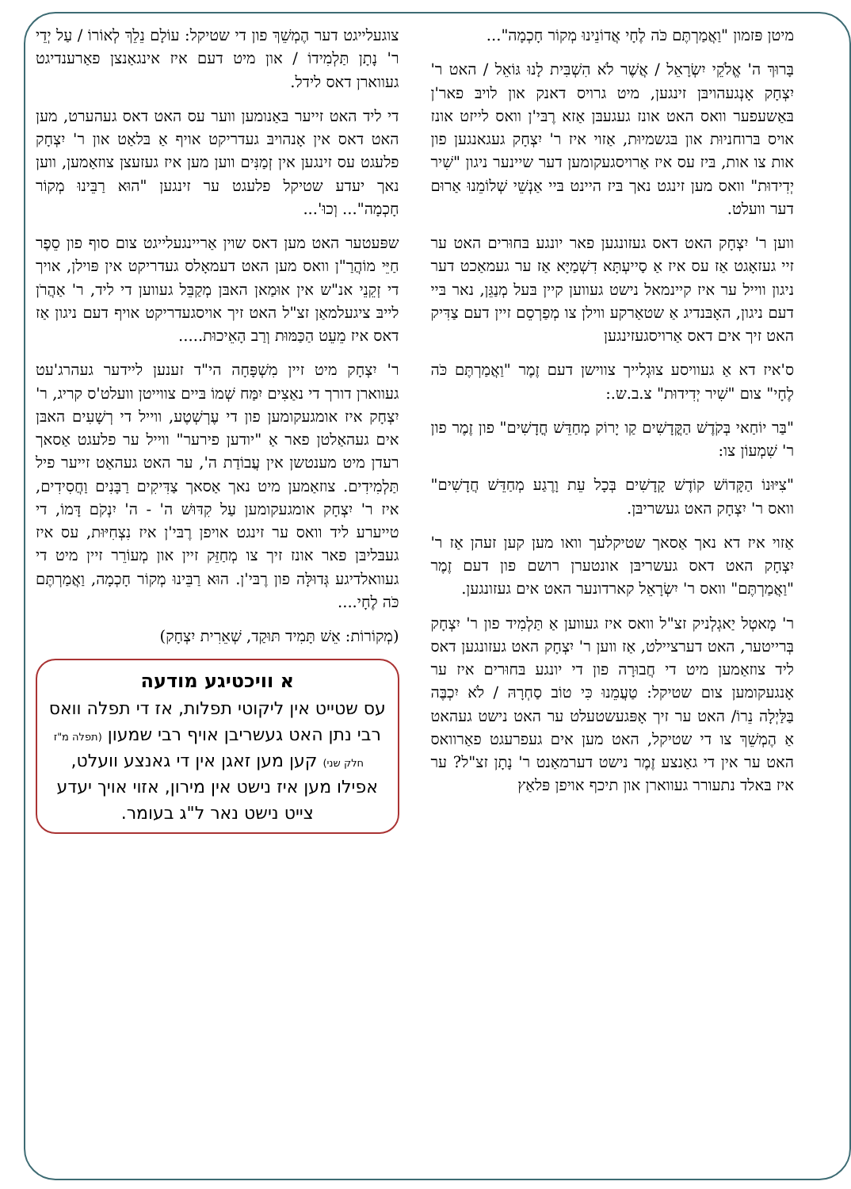מיטן פּזמון "וַאֲמַרְתֶּם כֹּה לֶחָי אֲדוֹנֵינוּ מְקוֹר חָכְמָה"...
בָּרוּךְ ה' אֱלֹקֵי יִשְׂרָאֵל / אֲשֶׁר לֹא הִשְׁבִּית לָנוּ גּוֹאֵל / האט ר' יִצְחָק אָנְגעהויבּן זינגען, מיט גרויס דאנק און לויבּ פאר'ן בּאַשעפער וואס האט אונז געגעבּן אַזא רֶבּי'ן וואס לייזט אונז אויס בּרוחניוּת און בּגשמיוּת, אַזוי איז ר' יִצְחָק געגאנגען פון אות צו אות, בּיז עס איז אַרויסגעקומען דער שיינער ניגון "שִׁיר יְדִידוּת" וואס מען זינגט נאך בּיז היינט בּיי אַנְשֵׁי שְׁלוֹמֵנוּ אַרוּם דער וועלט.
ווען ר' יִצְחָק האט דאס געזונגען פאר יונגע בּחוּרים האט ער זיי געזאָגט אַז עס איז אַ סַייעְתָּא דִשְׁמַיָּא אַז ער געמאַכט דער ניגון ווייל ער איז קיינמאל נישט געווען קיין בּעל מְנַגֵּן, נאר בּיי דעם ניגון, האָבּנדיג אַ שטאַרקע ווילן צו מְפַרְסֵם זיין דעם צַדִּיק האט זיך אים דאס אַרויסגעזינגען
ס'איז דא אַ געוויסע צוּגְלייך צווישן דעם זֶמֶר "וַאֲמַרְתֶּם כֹּה לֶחָי" צום "שִׁיר יְדִידוּת" צ.ב.ש.:
"בַּר יוֹחַאי בְּקֹדֶשׁ הַקֳּדָשִׁים קַו יָרוֹק מְחַדֵּשׁ חֳדָשִׁים" פון זֶמֶר פון ר' שִׁמְעוֹן צו:
"צִיּוּנוֹ הַקָּדוֹשׁ קוֹדֶשׁ קָדָשִׁים בְּכָל עֵת וָרֶגַע מְחַדֵּשׁ חֲדָשִׁים" וואס ר' יִצְחָק האט געשריבּן.
אַזוי איז דא נאך אַסאך שטיקלעך וואו מען קען זעהן אַז ר' יִצְחָק האט דאס געשריבּן אונטערן רושם פון דעם זֶמֶר "וַאֲמַרְתֶּם" וואס ר' יִשְׂרָאֵל קארדונער האט אים געזונגען.
ר' מָאטְל יַאגְלְניק זצ"ל וואס איז געווען אַ תַּלְמִיד פון ר' יִצְחָק בְּרייטער, האט דערציילט, אַז ווען ר' יִצְחָק האט געזונגען דאס ליד צוזאַמען מיט די חֲבוּרָה פון די יונגע בּחוּרים איז ער אָנגעקומען צום שטיקל: טַעֲמֵנוּ כִּי טוֹב סַחְרָהּ / לֹא יִכְבֶּה בַּלַּיְלָה נֵרוֹ/ האט ער זיך אָפּגעשטעלט ער האט נישט געהאט אַ הֶמְשֵׁךְ צו די שטיקל, האט מען אים געפרעגט פאַרוואס האט ער אין די גאַנצע זֶמֶר נישט דערמאַנט ר' נָתָן זצ"ל? ער איז בּאלד נתעורר געווארן און תיכף אויפן פּלאַץ
צוגעלייגט דער הֶמְשֵׁךְ פון די שטיקל: עוֹלָם נֵלֵךְ לְאוֹרוֹ / עַל יְדֵי ר' נָתָן תַּלְמִידוֹ / און מיט דעם איז אינגאַנצן פאַרענדיגט געווארן דאס לידל.
די ליד האט זייער בּאַנומען ווער עס האט דאס געהערט, מען האט דאס אין אָנהויבּ געדריקט אויף אַ בּלאַט און ר' יִצְחָק פלעגט עס זינגען אין זְמַנִּים ווען מען איז געזעצן צוזאַמען, ווען נאך יעדע שטיקל פלעגט ער זינגען "הוּא רַבֵּינוּ מְקוֹר חָכְמָה"... וְכוּ'...
שפּעטער האט מען דאס שוין אַריינגעלייגט צום סוף פון סֵפֶר חַיֵּי מוֹהֲרַ"ן וואס מען האט דעמאָלס געדריקט אין פּוילן, אויך די זְקֵנֵי אנ"ש אין אוּמַאן האבּן מְקַבֵּל געווען די ליד, ר' אַהֲרֹן לייבּ ציגעלמאַן זצ"ל האט זיך אויסגעדריקט אויף דעם ניגון אַז דאס איז מֵעֵט הַכַּמּוּת וְרַב הָאֵיכוּת.....
ר' יִצְחָק מיט זיין מִשְׁפָּחָה הי"ד זענען ליידער געהרג'עט געווארן דורך די נאַצִים יִמַּח שְׁמוֹ בּיים צווייטן וועלט'ס קריג, ר' יִצְחָק איז אומגעקומען פון די עֶרְשְׁטֶע, ווייל די רְשָׁעִים האבּן אים געהאַלטן פאר אַ "יודען פירער" ווייל ער פלעגט אַסאך רעדן מיט מענטשן אין עֲבוֹדַת ה', ער האט געהאַט זייער פיל תַּלְמִידִים. צוזאַמען מיט נאך אַסאך צַדִּיקִים רַבָּנִים וַחֲסִידִים, איז ר' יִצְחָק אומגעקומען עַל קִדּוּשׁ ה' - ה' יִנְקֹם דָּמוֹ, די טייערע ליד וואס ער זינגט אויפן רֶבּי'ן איז נִצְחִיּוּת, עס איז געבּליבּן פאר אונז זיך צו מְחַזֵּק זיין און מְעוֹרֵר זיין מיט די געוואלדיגע גְּדוּלָּה פון רֶבּי'ן. הוּא רַבֵּינוּ מְקוֹר חָכְמָה, וַאֲמַרְתֶּם כֹּה לֶחָי....
(מְקוֹרוֹת: אֵשׁ תָּמִיד תּוּקַד, שְׁאֵרִית יִצְחָק)
א וויכטיגע מודעה
עס שטייט אין ליקוטי תפלות, אז די תפלה וואס רבי נתן האט געשריבן אויף רבי שמעון (תפלה מ"ז חלק שני) קען מען זאגן אין די גאנצע וועלט, אפילו מען איז נישט אין מירון, אזוי אויך יעדע צייט נישט נאר ל"ג בעומר.